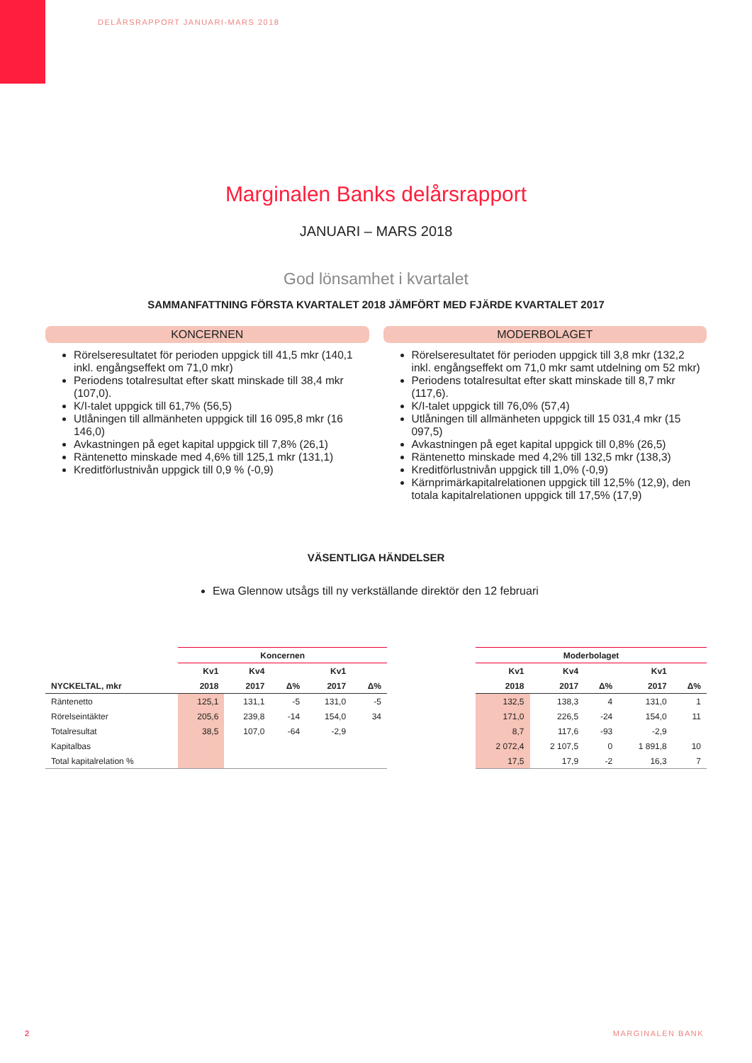DELÅRSRAPPORT JANUARI-MARS 2018
Marginalen Banks delårsrapport
JANUARI – MARS 2018
God lönsamhet i kvartalet
SAMMANFATTNING FÖRSTA KVARTALET 2018 JÄMFÖRT MED FJÄRDE KVARTALET 2017
KONCERNEN
Rörelseresultatet för perioden uppgick till 41,5 mkr (140,1 inkl. engångseffekt om 71,0 mkr)
Periodens totalresultat efter skatt minskade till 38,4 mkr (107,0).
K/I-talet uppgick till 61,7% (56,5)
Utlåningen till allmänheten uppgick till 16 095,8 mkr (16 146,0)
Avkastningen på eget kapital uppgick till 7,8% (26,1)
Räntenetto minskade med 4,6% till 125,1 mkr (131,1)
Kreditförlustnivån uppgick till 0,9 % (-0,9)
MODERBOLAGET
Rörelseresultatet för perioden uppgick till 3,8 mkr (132,2 inkl. engångseffekt om 71,0 mkr samt utdelning om 52 mkr)
Periodens totalresultat efter skatt minskade till 8,7 mkr (117,6).
K/I-talet uppgick till 76,0% (57,4)
Utlåningen till allmänheten uppgick till 15 031,4 mkr (15 097,5)
Avkastningen på eget kapital uppgick till 0,8% (26,5)
Räntenetto minskade med 4,2% till 132,5 mkr (138,3)
Kreditförlustnivån uppgick till 1,0% (-0,9)
Kärnprimärkapitalrelationen uppgick till 12,5% (12,9), den totala kapitalrelationen uppgick till 17,5% (17,9)
VÄSENTLIGA HÄNDELSER
Ewa Glennow utsågs till ny verkställande direktör den 12 februari
| | Koncernen | | | | |
| --- | --- | --- | --- | --- | --- |
| | Kv1 | Kv4 | | Kv1 | |
| NYCKELTAL, mkr | 2018 | 2017 | Δ% | 2017 | Δ% |
| Räntenetto | 125,1 | 131,1 | -5 | 131,0 | -5 |
| Rörelseintäkter | 205,6 | 239,8 | -14 | 154,0 | 34 |
| Totalresultat | 38,5 | 107,0 | -64 | -2,9 | |
| Kapitalbas | | | | | |
| Total kapitalrelation % | | | | | |
| Moderbolaget | | | | |
| --- | --- | --- | --- | --- |
| Kv1 | Kv4 | | Kv1 | |
| 2018 | 2017 | Δ% | 2017 | Δ% |
| 132,5 | 138,3 | 4 | 131,0 | 1 |
| 171,0 | 226,5 | -24 | 154,0 | 11 |
| 8,7 | 117,6 | -93 | -2,9 | |
| 2 072,4 | 2 107,5 | 0 | 1 891,8 | 10 |
| 17,5 | 17,9 | -2 | 16,3 | 7 |
2 MARGINALEN BANK